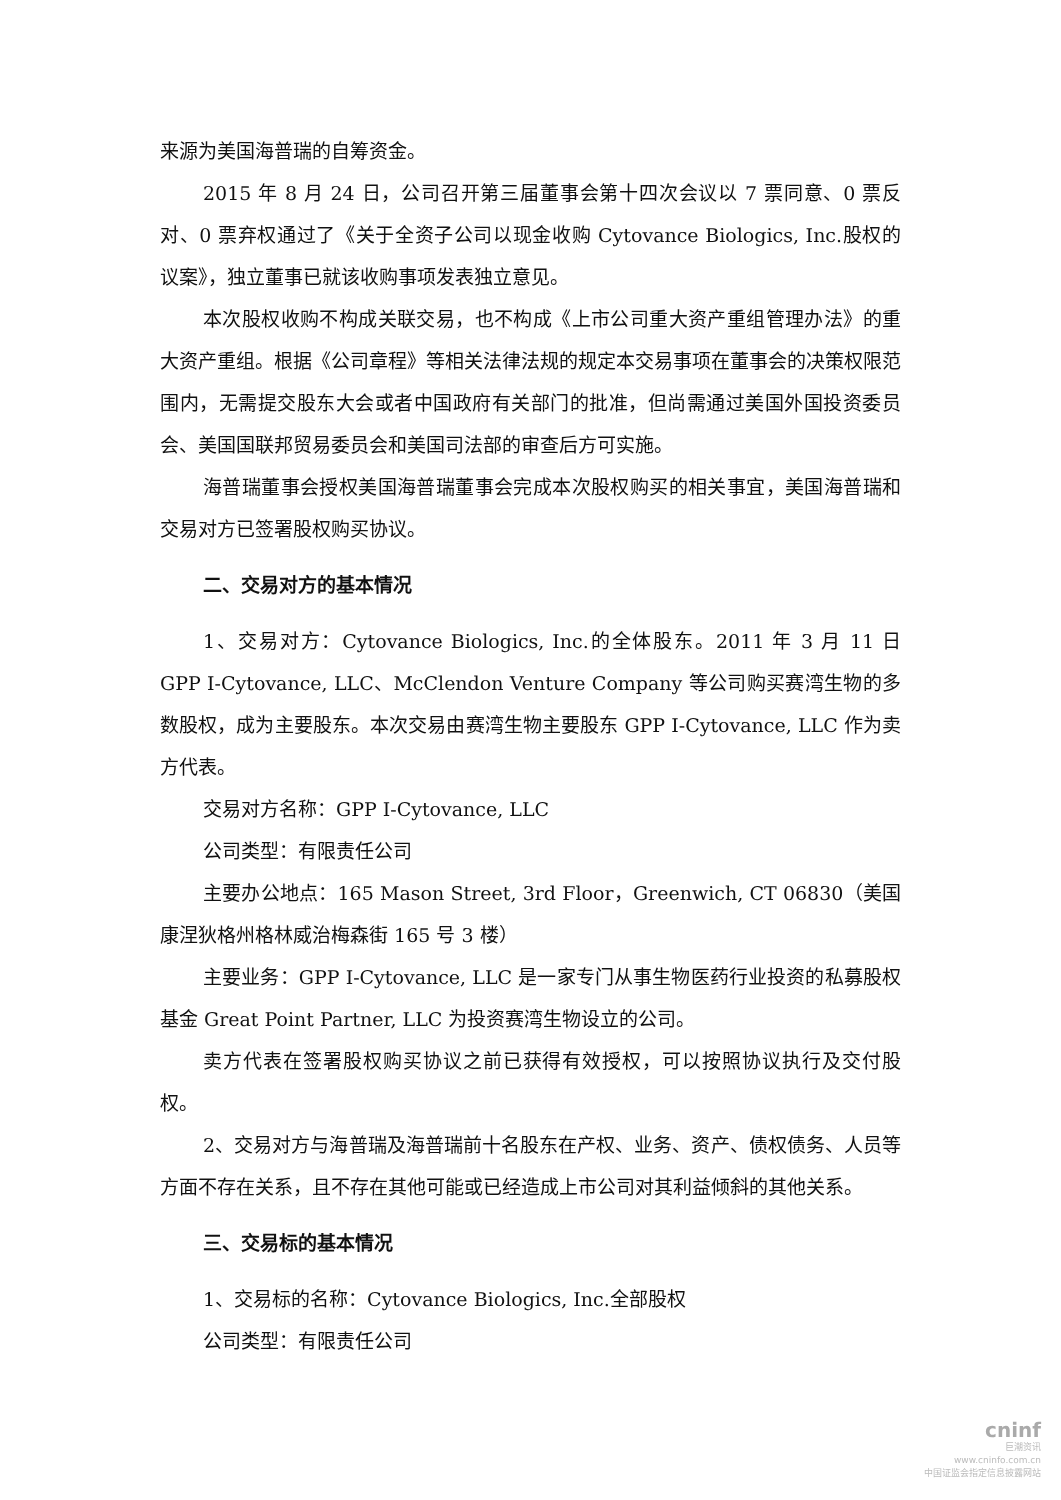来源为美国海普瑞的自筹资金。
2015 年 8 月 24 日，公司召开第三届董事会第十四次会议以 7 票同意、0 票反对、0 票弃权通过了《关于全资子公司以现金收购 Cytovance Biologics, Inc.股权的议案》，独立董事已就该收购事项发表独立意见。
本次股权收购不构成关联交易，也不构成《上市公司重大资产重组管理办法》的重大资产重组。根据《公司章程》等相关法律法规的规定本交易事项在董事会的决策权限范围内，无需提交股东大会或者中国政府有关部门的批准，但尚需通过美国外国投资委员会、美国国联邦贸易委员会和美国司法部的审查后方可实施。
海普瑞董事会授权美国海普瑞董事会完成本次股权购买的相关事宜，美国海普瑞和交易对方已签署股权购买协议。
二、交易对方的基本情况
1、交易对方：Cytovance Biologics, Inc.的全体股东。2011 年 3 月 11 日 GPP I-Cytovance, LLC、McClendon Venture Company 等公司购买赛湾生物的多数股权，成为主要股东。本次交易由赛湾生物主要股东 GPP I-Cytovance, LLC 作为卖方代表。
交易对方名称：GPP I-Cytovance, LLC
公司类型：有限责任公司
主要办公地点：165 Mason Street, 3rd Floor，Greenwich, CT 06830（美国康涅狄格州格林威治梅森街 165 号 3 楼）
主要业务：GPP I-Cytovance, LLC 是一家专门从事生物医药行业投资的私募股权基金 Great Point Partner, LLC 为投资赛湾生物设立的公司。
卖方代表在签署股权购买协议之前已获得有效授权，可以按照协议执行及交付股权。
2、交易对方与海普瑞及海普瑞前十名股东在产权、业务、资产、债权债务、人员等方面不存在关系，且不存在其他可能或已经造成上市公司对其利益倾斜的其他关系。
三、交易标的基本情况
1、交易标的名称：Cytovance Biologics, Inc.全部股权
公司类型：有限责任公司
cninf
巨潮资讯
www.cninfo.com.cn
中国证监会指定信息披露网站